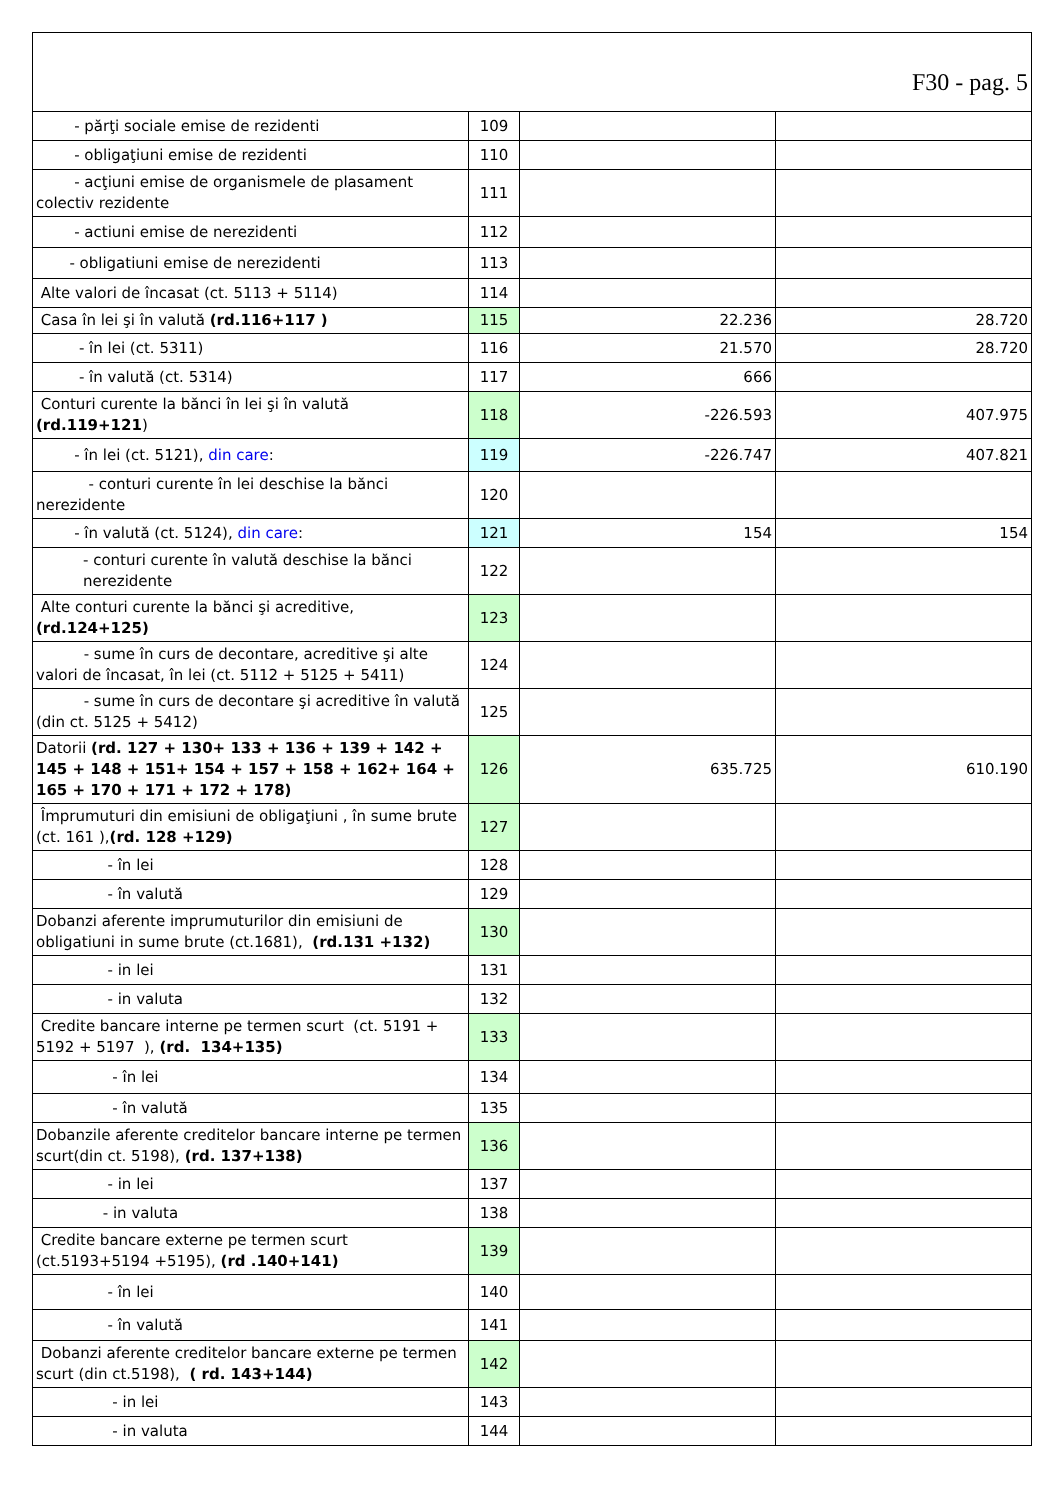| F30 - pag. 5 | | | |
| - părţi sociale emise de rezidenti | 109 | | |
| - obligaţiuni emise de rezidenti | 110 | | |
| - acţiuni emise de organismele de plasament colectiv rezidente | 111 | | |
| - actiuni emise de nerezidenti | 112 | | |
| - obligatiuni emise de nerezidenti | 113 | | |
| Alte valori de încasat (ct. 5113 + 5114) | 114 | | |
| Casa în lei şi în valută (rd.116+117 ) | 115 | 22.236 | 28.720 |
| - în lei (ct. 5311) | 116 | 21.570 | 28.720 |
| - în valută (ct. 5314) | 117 | 666 | |
| Conturi curente la bănci în lei şi în valută (rd.119+121 ) | 118 | -226.593 | 407.975 |
| - în lei (ct. 5121), din care : | 119 | -226.747 | 407.821 |
| - conturi curente în lei deschise la bănci nerezidente | 120 | | |
| - în valută (ct. 5124), din care : | 121 | 154 | 154 |
| - conturi curente în valută deschise la bănci nerezidente | 122 | | |
| Alte conturi curente la bănci şi acreditive, (rd.124+125) | 123 | | |
| - sume în curs de decontare, acreditive şi alte valori de încasat, în lei (ct. 5112 + 5125 + 5411) | 124 | | |
| - sume în curs de decontare şi acreditive în valută (din ct. 5125 + 5412) | 125 | | |
| Datorii (rd. 127 + 130+ 133 + 136 + 139 + 142 + 145 + 148 + 151+ 154 + 157 + 158 + 162+ 164 + 165 + 170 + 171 + 172 + 178) | 126 | 635.725 | 610.190 |
| Împrumuturi din emisiuni de obligaţiuni , în sume brute (ct. 161 ), (rd. 128 +129) | 127 | | |
| - în lei | 128 | | |
| - în valută | 129 | | |
| Dobanzi aferente imprumuturilor din emisiuni de obligatiuni in sume brute (ct.1681), (rd.131 +132) | 130 | | |
| - in lei | 131 | | |
| - in valuta | 132 | | |
| Credite bancare interne pe termen scurt (ct. 5191 + 5192 + 5197 ), (rd. 134+135) | 133 | | |
| - în lei | 134 | | |
| - în valută | 135 | | |
| Dobanzile aferente creditelor bancare interne pe termen scurt(din ct. 5198), (rd. 137+138) | 136 | | |
| - in lei | 137 | | |
| - in valuta | 138 | | |
| Credite bancare externe pe termen scurt (ct.5193+5194 +5195), (rd .140+141) | 139 | | |
| - în lei | 140 | | |
| - în valută | 141 | | |
| Dobanzi aferente creditelor bancare externe pe termen scurt (din ct.5198), ( rd. 143+144) | 142 | | |
| - in lei | 143 | | |
| - in valuta | 144 | | |